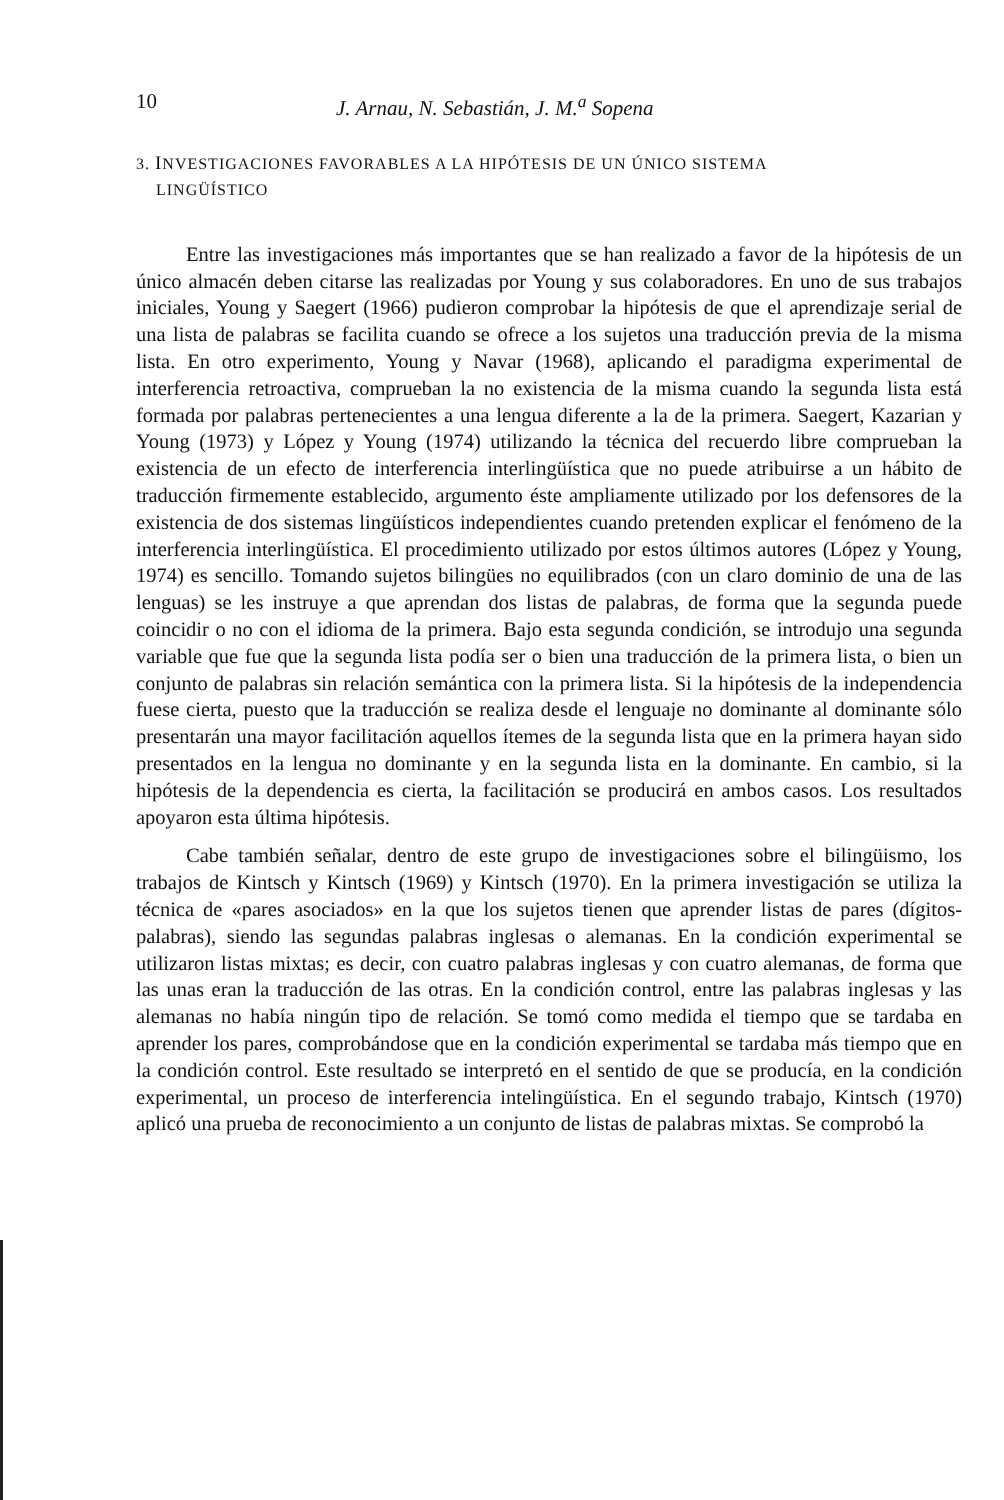10 J. Arnau, N. Sebastián, J. M.<sup>a</sup> Sopena
3. INVESTIGACIONES FAVORABLES A LA HIPÓTESIS DE UN ÚNICO SISTEMA
LINGÜÍSTICO
Entre las investigaciones más importantes que se han realizado a favor de la hipótesis de un único almacén deben citarse las realizadas por Young y sus colaboradores. En uno de sus trabajos iniciales, Young y Saegert (1966) pudieron comprobar la hipótesis de que el aprendizaje serial de una lista de palabras se facilita cuando se ofrece a los sujetos una traducción previa de la misma lista. En otro experimento, Young y Navar (1968), aplicando el paradigma experimental de interferencia retroactiva, comprueban la no existencia de la misma cuando la segunda lista está formada por palabras pertenecientes a una lengua diferente a la de la primera. Saegert, Kazarian y Young (1973) y López y Young (1974) utilizando la técnica del recuerdo libre comprueban la existencia de un efecto de interferencia interlingüística que no puede atribuirse a un hábito de traducción firmemente establecido, argumento éste ampliamente utilizado por los defensores de la existencia de dos sistemas lingüísticos independientes cuando pretenden explicar el fenómeno de la interferencia interlingüística. El procedimiento utilizado por estos últimos autores (López y Young, 1974) es sencillo. Tomando sujetos bilingües no equilibrados (con un claro dominio de una de las lenguas) se les instruye a que aprendan dos listas de palabras, de forma que la segunda puede coincidir o no con el idioma de la primera. Bajo esta segunda condición, se introdujo una segunda variable que fue que la segunda lista podía ser o bien una traducción de la primera lista, o bien un conjunto de palabras sin relación semántica con la primera lista. Si la hipótesis de la independencia fuese cierta, puesto que la traducción se realiza desde el lenguaje no dominante al dominante sólo presentarán una mayor facilitación aquellos ítemes de la segunda lista que en la primera hayan sido presentados en la lengua no dominante y en la segunda lista en la dominante. En cambio, si la hipótesis de la dependencia es cierta, la facilitación se producirá en ambos casos. Los resultados apoyaron esta última hipótesis.
Cabe también señalar, dentro de este grupo de investigaciones sobre el bilingüismo, los trabajos de Kintsch y Kintsch (1969) y Kintsch (1970). En la primera investigación se utiliza la técnica de «pares asociados» en la que los sujetos tienen que aprender listas de pares (dígitos-palabras), siendo las segundas palabras inglesas o alemanas. En la condición experimental se utilizaron listas mixtas; es decir, con cuatro palabras inglesas y con cuatro alemanas, de forma que las unas eran la traducción de las otras. En la condición control, entre las palabras inglesas y las alemanas no había ningún tipo de relación. Se tomó como medida el tiempo que se tardaba en aprender los pares, comprobándose que en la condición experimental se tardaba más tiempo que en la condición control. Este resultado se interpretó en el sentido de que se producía, en la condición experimental, un proceso de interferencia intelingüística. En el segundo trabajo, Kintsch (1970) aplicó una prueba de reconocimiento a un conjunto de listas de palabras mixtas. Se comprobó la